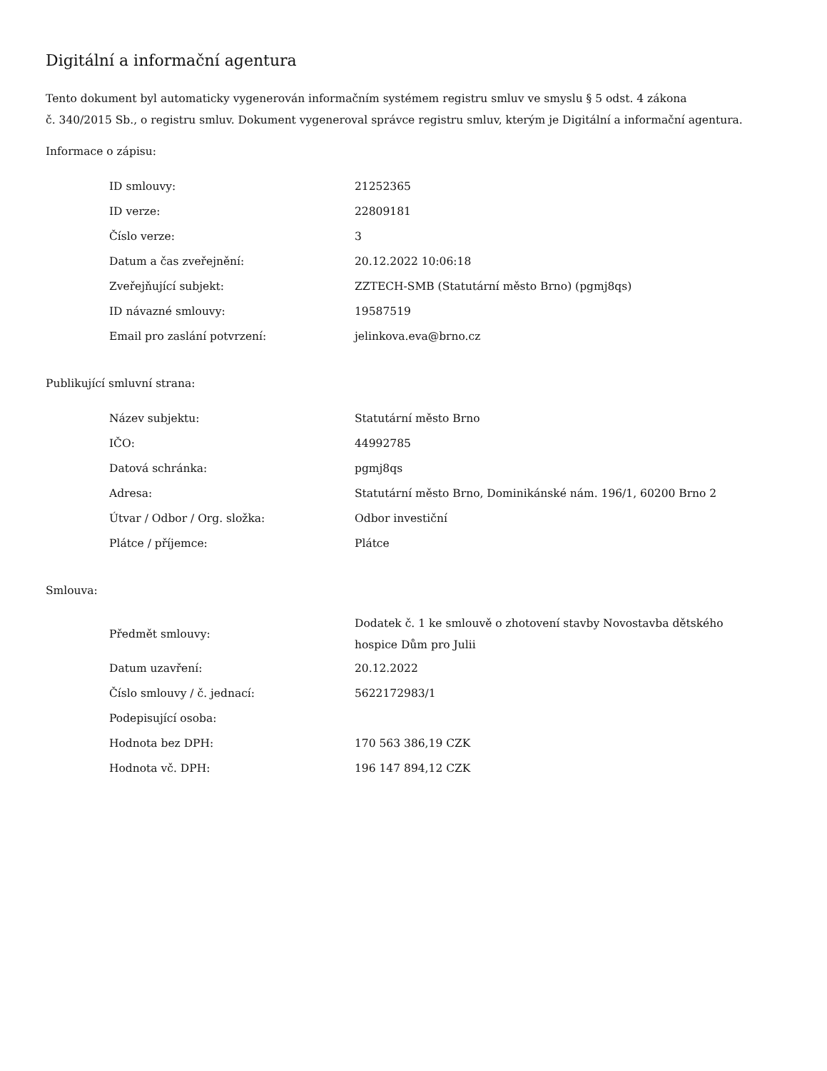Digitální a informační agentura
Tento dokument byl automaticky vygenerován informačním systémem registru smluv ve smyslu § 5 odst. 4 zákona
č. 340/2015 Sb., o registru smluv. Dokument vygeneroval správce registru smluv, kterým je Digitální a informační agentura.
Informace o zápisu:
| ID smlouvy: | 21252365 |
| ID verze: | 22809181 |
| Číslo verze: | 3 |
| Datum a čas zveřejnění: | 20.12.2022 10:06:18 |
| Zveřejňující subjekt: | ZZTECH-SMB (Statutární město Brno) (pgmj8qs) |
| ID návazné smlouvy: | 19587519 |
| Email pro zaslání potvrzení: | jelinkova.eva@brno.cz |
Publikující smluvní strana:
| Název subjektu: | Statutární město Brno |
| IČO: | 44992785 |
| Datová schránka: | pgmj8qs |
| Adresa: | Statutární město Brno, Dominikánské nám. 196/1, 60200 Brno 2 |
| Útvar / Odbor / Org. složka: | Odbor investiční |
| Plátce / příjemce: | Plátce |
Smlouva:
| Předmět smlouvy: | Dodatek č. 1 ke smlouvě o zhotovení stavby Novostavba dětského hospice Dům pro Julii |
| Datum uzavření: | 20.12.2022 |
| Číslo smlouvy / č. jednací: | 5622172983/1 |
| Podepisující osoba: | |
| Hodnota bez DPH: | 170 563 386,19 CZK |
| Hodnota vč. DPH: | 196 147 894,12 CZK |